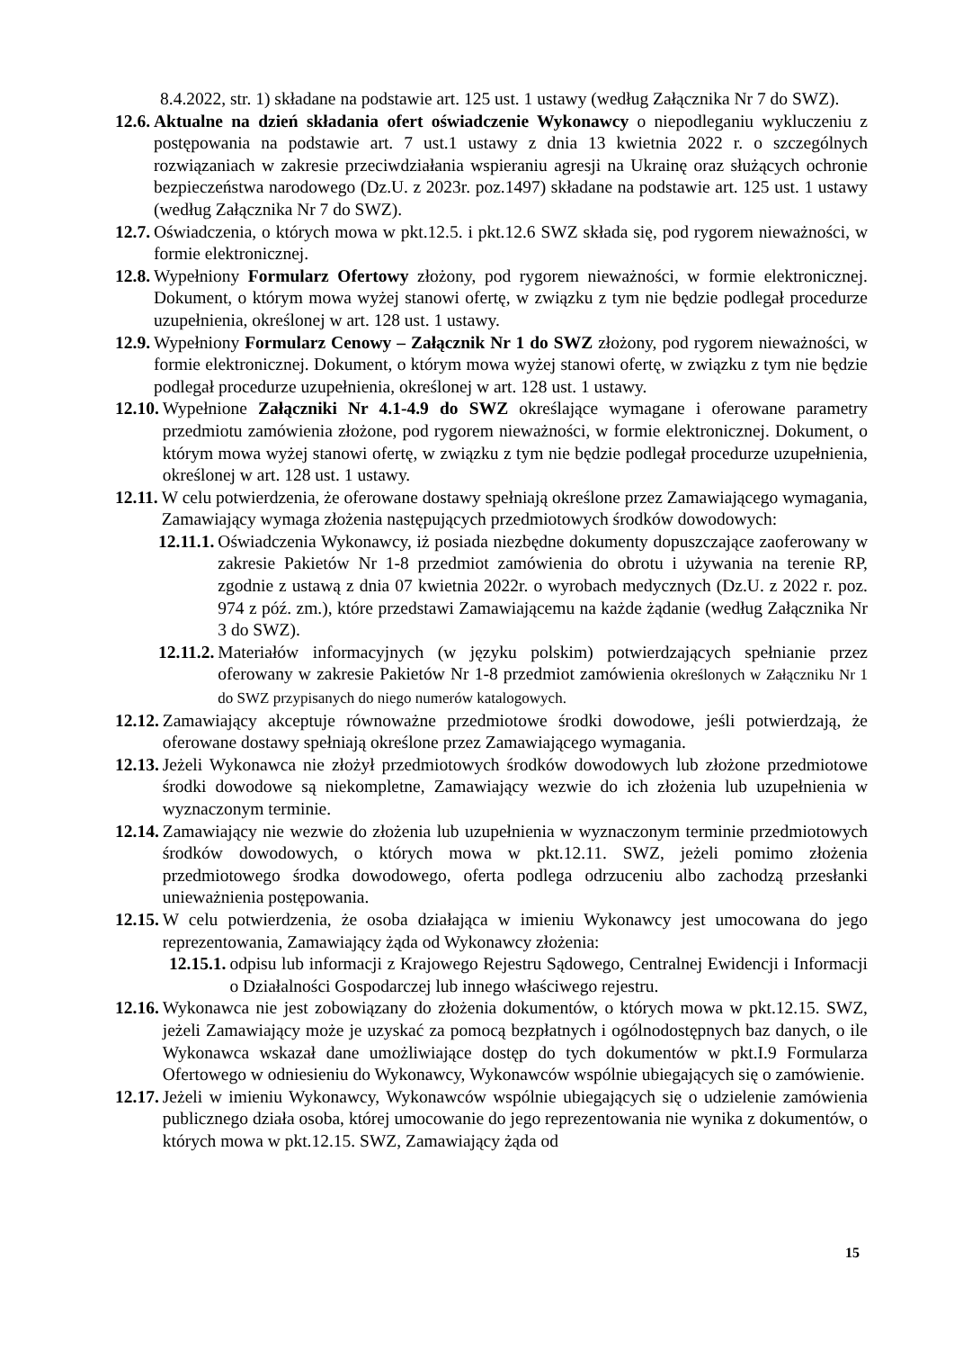8.4.2022, str. 1) składane na podstawie art. 125 ust. 1 ustawy (według Załącznika Nr 7 do SWZ).
12.6. Aktualne na dzień składania ofert oświadczenie Wykonawcy o niepodleganiu wykluczeniu z postępowania na podstawie art. 7 ust.1 ustawy z dnia 13 kwietnia 2022 r. o szczególnych rozwiązaniach w zakresie przeciwdziałania wspieraniu agresji na Ukrainę oraz służących ochronie bezpieczeństwa narodowego (Dz.U. z 2023r. poz.1497) składane na podstawie art. 125 ust. 1 ustawy (według Załącznika Nr 7 do SWZ).
12.7. Oświadczenia, o których mowa w pkt.12.5. i pkt.12.6 SWZ składa się, pod rygorem nieważności, w formie elektronicznej.
12.8. Wypełniony Formularz Ofertowy złożony, pod rygorem nieważności, w formie elektronicznej. Dokument, o którym mowa wyżej stanowi ofertę, w związku z tym nie będzie podlegał procedurze uzupełnienia, określonej w art. 128 ust. 1 ustawy.
12.9. Wypełniony Formularz Cenowy – Załącznik Nr 1 do SWZ złożony, pod rygorem nieważności, w formie elektronicznej. Dokument, o którym mowa wyżej stanowi ofertę, w związku z tym nie będzie podlegał procedurze uzupełnienia, określonej w art. 128 ust. 1 ustawy.
12.10. Wypełnione Załączniki Nr 4.1-4.9 do SWZ określające wymagane i oferowane parametry przedmiotu zamówienia złożone, pod rygorem nieważności, w formie elektronicznej. Dokument, o którym mowa wyżej stanowi ofertę, w związku z tym nie będzie podlegał procedurze uzupełnienia, określonej w art. 128 ust. 1 ustawy.
12.11. W celu potwierdzenia, że oferowane dostawy spełniają określone przez Zamawiającego wymagania, Zamawiający wymaga złożenia następujących przedmiotowych środków dowodowych:
12.11.1. Oświadczenia Wykonawcy, iż posiada niezbędne dokumenty dopuszczające zaoferowany w zakresie Pakietów Nr 1-8 przedmiot zamówienia do obrotu i używania na terenie RP, zgodnie z ustawą z dnia 07 kwietnia 2022r. o wyrobach medycznych (Dz.U. z 2022 r. poz. 974 z póź. zm.), które przedstawi Zamawiającemu na każde żądanie (według Załącznika Nr 3 do SWZ).
12.11.2. Materiałów informacyjnych (w języku polskim) potwierdzających spełnianie przez oferowany w zakresie Pakietów Nr 1-8 przedmiot zamówienia określonych w Załączniku Nr 1 do SWZ przypisanych do niego numerów katalogowych.
12.12. Zamawiający akceptuje równoważne przedmiotowe środki dowodowe, jeśli potwierdzają, że oferowane dostawy spełniają określone przez Zamawiającego wymagania.
12.13. Jeżeli Wykonawca nie złożył przedmiotowych środków dowodowych lub złożone przedmiotowe środki dowodowe są niekompletne, Zamawiający wezwie do ich złożenia lub uzupełnienia w wyznaczonym terminie.
12.14. Zamawiający nie wezwie do złożenia lub uzupełnienia w wyznaczonym terminie przedmiotowych środków dowodowych, o których mowa w pkt.12.11. SWZ, jeżeli pomimo złożenia przedmiotowego środka dowodowego, oferta podlega odrzuceniu albo zachodzą przesłanki unieważnienia postępowania.
12.15. W celu potwierdzenia, że osoba działająca w imieniu Wykonawcy jest umocowana do jego reprezentowania, Zamawiający żąda od Wykonawcy złożenia:
12.15.1. odpisu lub informacji z Krajowego Rejestru Sądowego, Centralnej Ewidencji i Informacji o Działalności Gospodarczej lub innego właściwego rejestru.
12.16. Wykonawca nie jest zobowiązany do złożenia dokumentów, o których mowa w pkt.12.15. SWZ, jeżeli Zamawiający może je uzyskać za pomocą bezpłatnych i ogólnodostępnych baz danych, o ile Wykonawca wskazał dane umożliwiające dostęp do tych dokumentów w pkt.I.9 Formularza Ofertowego w odniesieniu do Wykonawcy, Wykonawców wspólnie ubiegających się o zamówienie.
12.17. Jeżeli w imieniu Wykonawcy, Wykonawców wspólnie ubiegających się o udzielenie zamówienia publicznego działa osoba, której umocowanie do jego reprezentowania nie wynika z dokumentów, o których mowa w pkt.12.15. SWZ, Zamawiający żąda od
15